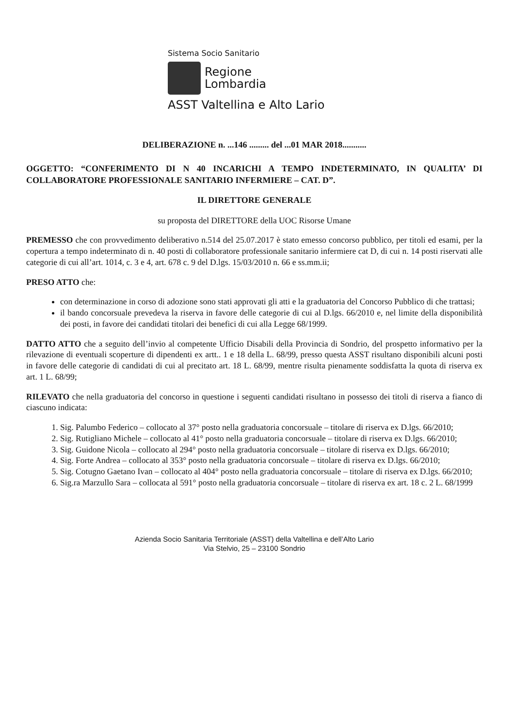Sistema Socio Sanitario
Regione
Lombardia
ASST Valtellina e Alto Lario
DELIBERAZIONE n. ...146 ......... del ...01 MAR 2018...........
OGGETTO: “CONFERIMENTO DI N 40 INCARICHI A TEMPO INDETERMINATO, IN QUALITA’ DI COLLABORATORE PROFESSIONALE SANITARIO INFERMIERE – CAT. D”.
IL DIRETTORE GENERALE
su proposta del DIRETTORE della UOC Risorse Umane
PREMESSO che con provvedimento deliberativo n.514 del 25.07.2017 è stato emesso concorso pubblico, per titoli ed esami, per la copertura a tempo indeterminato di n. 40 posti di collaboratore professionale sanitario infermiere cat D, di cui n. 14 posti riservati alle categorie di cui all’art. 1014, c. 3 e 4, art. 678 c. 9 del D.lgs. 15/03/2010 n. 66 e ss.mm.ii;
PRESO ATTO che:
con determinazione in corso di adozione sono stati approvati gli atti e la graduatoria del Concorso Pubblico di che trattasi;
il bando concorsuale prevedeva la riserva in favore delle categorie di cui al D.lgs. 66/2010 e, nel limite della disponibilità dei posti, in favore dei candidati titolari dei benefici di cui alla Legge 68/1999.
DATTO ATTO che a seguito dell’invio al competente Ufficio Disabili della Provincia di Sondrio, del prospetto informativo per la rilevazione di eventuali scoperture di dipendenti ex artt.. 1 e 18 della L. 68/99, presso questa ASST risultano disponibili alcuni posti in favore delle categorie di candidati di cui al precitato art. 18 L. 68/99, mentre risulta pienamente soddisfatta la quota di riserva ex art. 1 L. 68/99;
RILEVATO che nella graduatoria del concorso in questione i seguenti candidati risultano in possesso dei titoli di riserva a fianco di ciascuno indicata:
1. Sig. Palumbo Federico – collocato al 37° posto nella graduatoria concorsuale – titolare di riserva ex D.lgs. 66/2010;
2. Sig. Rutigliano Michele – collocato al 41° posto nella graduatoria concorsuale – titolare di riserva ex D.lgs. 66/2010;
3. Sig. Guidone Nicola – collocato al 294° posto nella graduatoria concorsuale – titolare di riserva ex D.lgs. 66/2010;
4. Sig. Forte Andrea – collocato al 353° posto nella graduatoria concorsuale – titolare di riserva ex D.lgs. 66/2010;
5. Sig. Cotugno Gaetano Ivan – collocato al 404° posto nella graduatoria concorsuale – titolare di riserva ex D.lgs. 66/2010;
6. Sig.ra Marzullo Sara – collocata al 591° posto nella graduatoria concorsuale – titolare di riserva ex art. 18 c. 2 L. 68/1999
Azienda Socio Sanitaria Territoriale (ASST) della Valtellina e dell’Alto Lario
Via Stelvio, 25 – 23100 Sondrio